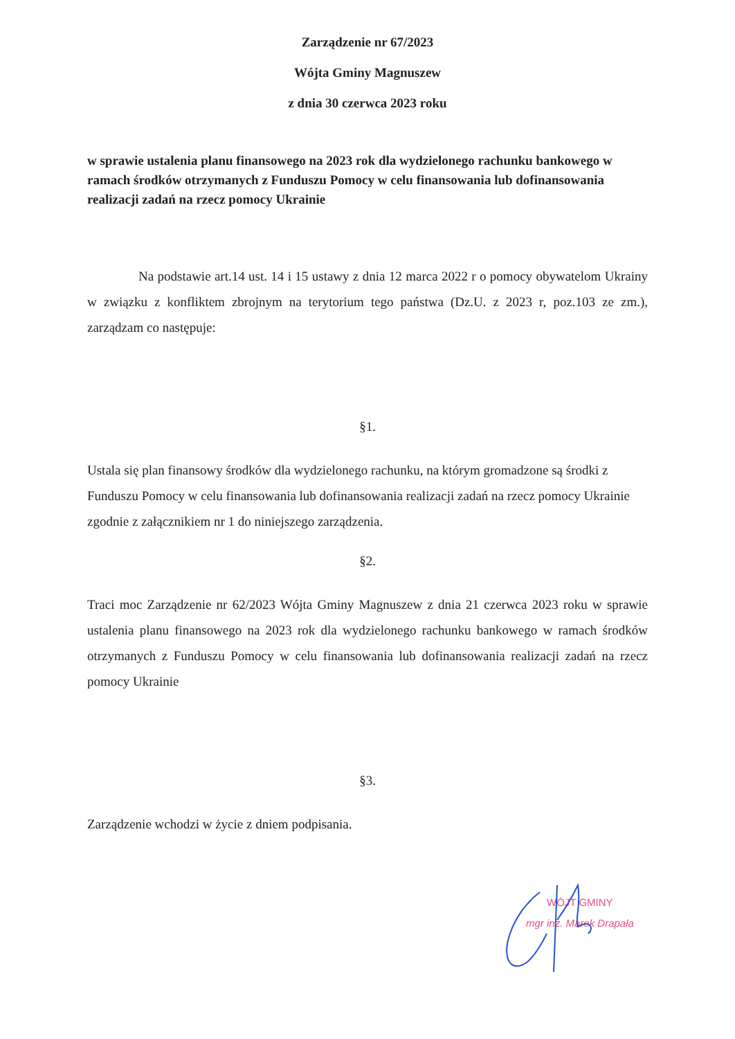Zarządzenie nr 67/2023
Wójta Gminy Magnuszew
z dnia 30 czerwca 2023 roku
w sprawie ustalenia planu finansowego na 2023 rok dla wydzielonego rachunku bankowego w ramach środków otrzymanych z Funduszu Pomocy w celu finansowania lub dofinansowania realizacji zadań na rzecz pomocy Ukrainie
Na podstawie art.14 ust. 14 i 15 ustawy z dnia 12 marca 2022 r o pomocy obywatelom Ukrainy w związku z konfliktem zbrojnym na terytorium tego państwa (Dz.U. z 2023 r, poz.103 ze zm.), zarządzam co następuje:
§1.
Ustala się plan finansowy środków dla wydzielonego rachunku, na którym gromadzone są środki z Funduszu Pomocy w celu finansowania lub dofinansowania realizacji zadań na rzecz pomocy Ukrainie zgodnie z załącznikiem nr 1 do niniejszego zarządzenia.
§2.
Traci moc Zarządzenie nr 62/2023 Wójta Gminy Magnuszew z dnia 21 czerwca 2023 roku w sprawie ustalenia planu finansowego na 2023 rok dla wydzielonego rachunku bankowego w ramach środków otrzymanych z Funduszu Pomocy w celu finansowania lub dofinansowania realizacji zadań na rzecz pomocy Ukrainie
§3.
Zarządzenie wchodzi w życie z dniem podpisania.
WÓJT GMINY
mgr inż. Marek Drapała